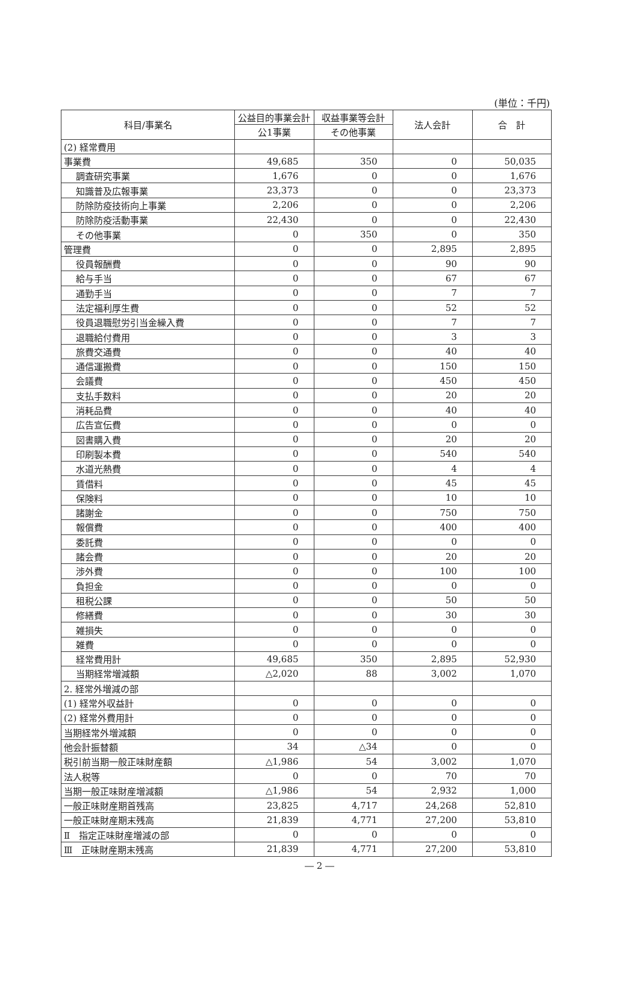(単位：千円)
| 科目/事業名 | 公益目的事業会計 | 収益事業等会計 | 法人会計 | 合 計 |
| --- | --- | --- | --- | --- |
| | 公1事業 | その他事業 | | |
| (2) 経常費用 | | | | |
| 事業費 | 49,685 | 350 | 0 | 50,035 |
| 調査研究事業 | 1,676 | 0 | 0 | 1,676 |
| 知識普及広報事業 | 23,373 | 0 | 0 | 23,373 |
| 防除防疫技術向上事業 | 2,206 | 0 | 0 | 2,206 |
| 防除防疫活動事業 | 22,430 | 0 | 0 | 22,430 |
| その他事業 | 0 | 350 | 0 | 350 |
| 管理費 | 0 | 0 | 2,895 | 2,895 |
| 役員報酬費 | 0 | 0 | 90 | 90 |
| 給与手当 | 0 | 0 | 67 | 67 |
| 通勤手当 | 0 | 0 | 7 | 7 |
| 法定福利厚生費 | 0 | 0 | 52 | 52 |
| 役員退職慰労引当金繰入費 | 0 | 0 | 7 | 7 |
| 退職給付費用 | 0 | 0 | 3 | 3 |
| 旅費交通費 | 0 | 0 | 40 | 40 |
| 通信運搬費 | 0 | 0 | 150 | 150 |
| 会議費 | 0 | 0 | 450 | 450 |
| 支払手数料 | 0 | 0 | 20 | 20 |
| 消耗品費 | 0 | 0 | 40 | 40 |
| 広告宣伝費 | 0 | 0 | 0 | 0 |
| 図書購入費 | 0 | 0 | 20 | 20 |
| 印刷製本費 | 0 | 0 | 540 | 540 |
| 水道光熱費 | 0 | 0 | 4 | 4 |
| 賃借料 | 0 | 0 | 45 | 45 |
| 保険料 | 0 | 0 | 10 | 10 |
| 諸謝金 | 0 | 0 | 750 | 750 |
| 報償費 | 0 | 0 | 400 | 400 |
| 委託費 | 0 | 0 | 0 | 0 |
| 諸会費 | 0 | 0 | 20 | 20 |
| 渉外費 | 0 | 0 | 100 | 100 |
| 負担金 | 0 | 0 | 0 | 0 |
| 租税公課 | 0 | 0 | 50 | 50 |
| 修繕費 | 0 | 0 | 30 | 30 |
| 雑損失 | 0 | 0 | 0 | 0 |
| 雑費 | 0 | 0 | 0 | 0 |
| 経常費用計 | 49,685 | 350 | 2,895 | 52,930 |
| 当期経常増減額 | △2,020 | 88 | 3,002 | 1,070 |
| 2. 経常外増減の部 | | | | |
| (1) 経常外収益計 | 0 | 0 | 0 | 0 |
| (2) 経常外費用計 | 0 | 0 | 0 | 0 |
| 当期経常外増減額 | 0 | 0 | 0 | 0 |
| 他会計振替額 | 34 | △34 | 0 | 0 |
| 税引前当期一般正味財産額 | △1,986 | 54 | 3,002 | 1,070 |
| 法人税等 | 0 | 0 | 70 | 70 |
| 当期一般正味財産増減額 | △1,986 | 54 | 2,932 | 1,000 |
| 一般正味財産期首残高 | 23,825 | 4,717 | 24,268 | 52,810 |
| 一般正味財産期末残高 | 21,839 | 4,771 | 27,200 | 53,810 |
| Ⅱ 指定正味財産増減の部 | 0 | 0 | 0 | 0 |
| Ⅲ 正味財産期末残高 | 21,839 | 4,771 | 27,200 | 53,810 |
― 2 ―